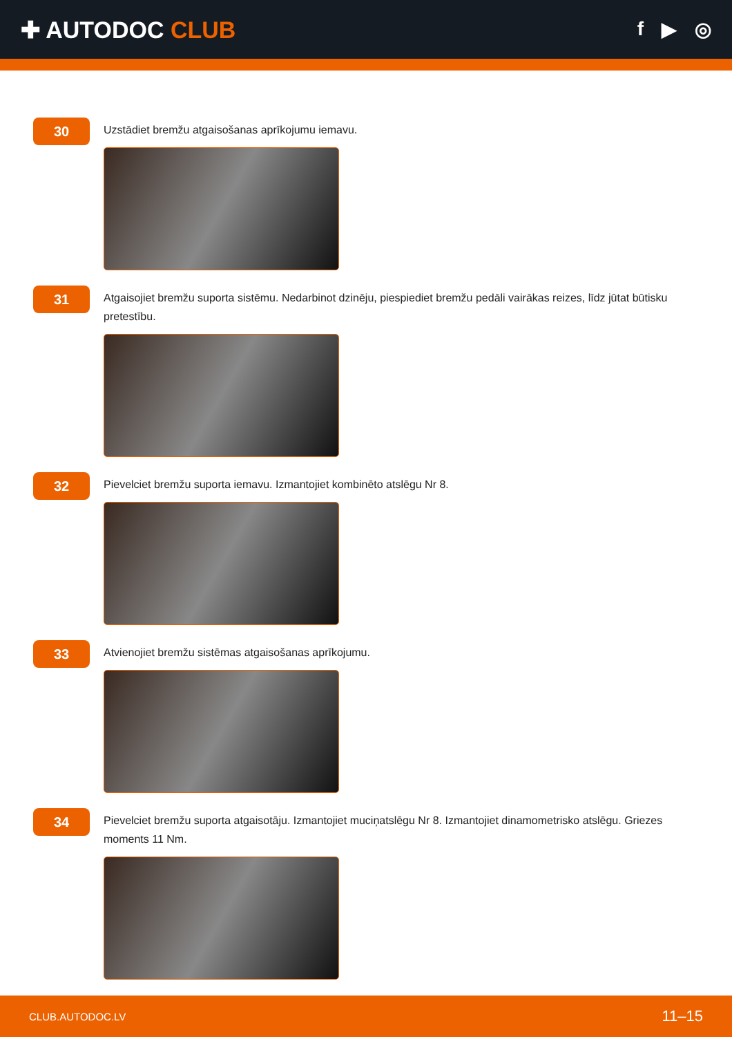✚ AUTODOC CLUB
f ▶ ◎
30
Uzstādiet bremžu atgaisošanas aprīkojumu iemavu.
31
Atgaisojiet bremžu suporta sistēmu. Nedarbinot dzinēju, piespiediet bremžu pedāli vairākas reizes, līdz jūtat būtisku pretestību.
32
Pievelciet bremžu suporta iemavu. Izmantojiet kombinēto atslēgu Nr 8.
33
Atvienojiet bremžu sistēmas atgaisošanas aprīkojumu.
34
Pievelciet bremžu suporta atgaisotāju. Izmantojiet muciņatslēgu Nr 8. Izmantojiet dinamometrisko atslēgu. Griezes moments 11 Nm.
CLUB.AUTODOC.LV 11–15